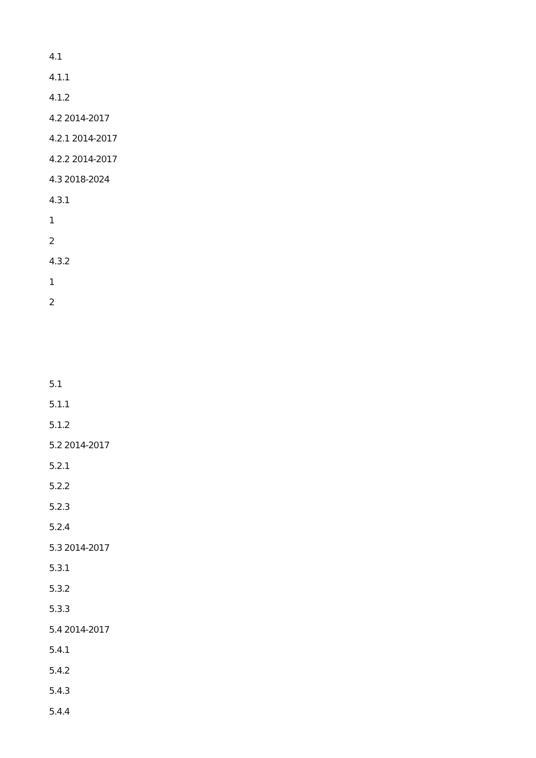4.1
4.1.1
4.1.2
4.2 2014-2017
4.2.1 2014-2017
4.2.2 2014-2017
4.3 2018-2024
4.3.1
1
2
4.3.2
1
2
5.1
5.1.1
5.1.2
5.2 2014-2017
5.2.1
5.2.2
5.2.3
5.2.4
5.3 2014-2017
5.3.1
5.3.2
5.3.3
5.4 2014-2017
5.4.1
5.4.2
5.4.3
5.4.4